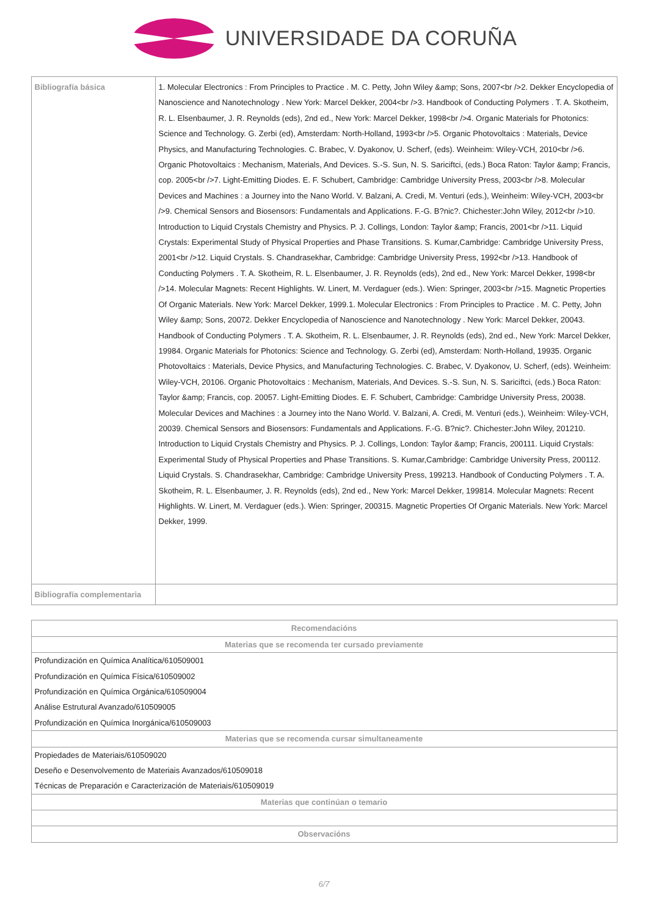UNIVERSIDADE DA CORUÑA
| Bibliografía básica | 1. Molecular Electronics : From Principles to Practice . M. C. Petty, John Wiley &amp; Sons, 2007<br />2. Dekker Encyclopedia of Nanoscience and Nanotechnology . New York: Marcel Dekker, 2004<br />3. Handbook of Conducting Polymers . T. A. Skotheim, R. L. Elsenbaumer, J. R. Reynolds (eds), 2nd ed., New York: Marcel Dekker, 1998<br />4. Organic Materials for Photonics: Science and Technology. G. Zerbi (ed), Amsterdam: North-Holland, 1993<br />5. Organic Photovoltaics : Materials, Device Physics, and Manufacturing Technologies. C. Brabec, V. Dyakonov, U. Scherf, (eds). Weinheim: Wiley-VCH, 2010<br />6. Organic Photovoltaics : Mechanism, Materials, And Devices. S.-S. Sun, N. S. Sariciftci, (eds.) Boca Raton: Taylor &amp; Francis, cop. 2005<br />7. Light-Emitting Diodes. E. F. Schubert, Cambridge: Cambridge University Press, 2003<br />8. Molecular Devices and Machines : a Journey into the Nano World. V. Balzani, A. Credi, M. Venturi (eds.), Weinheim: Wiley-VCH, 2003<br />9. Chemical Sensors and Biosensors: Fundamentals and Applications. F.-G. B?nic?. Chichester:John Wiley, 2012<br />10. Introduction to Liquid Crystals Chemistry and Physics. P. J. Collings, London: Taylor &amp; Francis, 2001<br />11. Liquid Crystals: Experimental Study of Physical Properties and Phase Transitions. S. Kumar,Cambridge: Cambridge University Press, 2001<br />12. Liquid Crystals. S. Chandrasekhar, Cambridge: Cambridge University Press, 1992<br />13. Handbook of Conducting Polymers . T. A. Skotheim, R. L. Elsenbaumer, J. R. Reynolds (eds), 2nd ed., New York: Marcel Dekker, 1998<br />14. Molecular Magnets: Recent Highlights. W. Linert, M. Verdaguer (eds.). Wien: Springer, 2003<br />15. Magnetic Properties Of Organic Materials. New York: Marcel Dekker, 1999.1. Molecular Electronics : From Principles to Practice . M. C. Petty, John Wiley &amp; Sons, 20072. Dekker Encyclopedia of Nanoscience and Nanotechnology . New York: Marcel Dekker, 20043. Handbook of Conducting Polymers . T. A. Skotheim, R. L. Elsenbaumer, J. R. Reynolds (eds), 2nd ed., New York: Marcel Dekker, 19984. Organic Materials for Photonics: Science and Technology. G. Zerbi (ed), Amsterdam: North-Holland, 19935. Organic Photovoltaics : Materials, Device Physics, and Manufacturing Technologies. C. Brabec, V. Dyakonov, U. Scherf, (eds). Weinheim: Wiley-VCH, 20106. Organic Photovoltaics : Mechanism, Materials, And Devices. S.-S. Sun, N. S. Sariciftci, (eds.) Boca Raton: Taylor &amp; Francis, cop. 20057. Light-Emitting Diodes. E. F. Schubert, Cambridge: Cambridge University Press, 20038. Molecular Devices and Machines : a Journey into the Nano World. V. Balzani, A. Credi, M. Venturi (eds.), Weinheim: Wiley-VCH, 20039. Chemical Sensors and Biosensors: Fundamentals and Applications. F.-G. B?nic?. Chichester:John Wiley, 201210. Introduction to Liquid Crystals Chemistry and Physics. P. J. Collings, London: Taylor &amp; Francis, 200111. Liquid Crystals: Experimental Study of Physical Properties and Phase Transitions. S. Kumar,Cambridge: Cambridge University Press, 200112. Liquid Crystals. S. Chandrasekhar, Cambridge: Cambridge University Press, 199213. Handbook of Conducting Polymers . T. A. Skotheim, R. L. Elsenbaumer, J. R. Reynolds (eds), 2nd ed., New York: Marcel Dekker, 199814. Molecular Magnets: Recent Highlights. W. Linert, M. Verdaguer (eds.). Wien: Springer, 200315. Magnetic Properties Of Organic Materials. New York: Marcel Dekker, 1999. |
| Bibliografía complementaria | |
| Recomendacións |
| --- |
| Materias que se recomenda ter cursado previamente |
| Profundización en Química Analítica/610509001 |
| Profundización en Química Física/610509002 |
| Profundización en Química Orgánica/610509004 |
| Análise Estrutural Avanzado/610509005 |
| Profundización en Química Inorgánica/610509003 |
| Materias que se recomenda cursar simultaneamente |
| Propiedades de Materiais/610509020 |
| Deseño e Desenvolvemento de Materiais Avanzados/610509018 |
| Técnicas de Preparación e Caracterización de Materiais/610509019 |
| Materias que continúan o temario |
| Observacións |
6/7